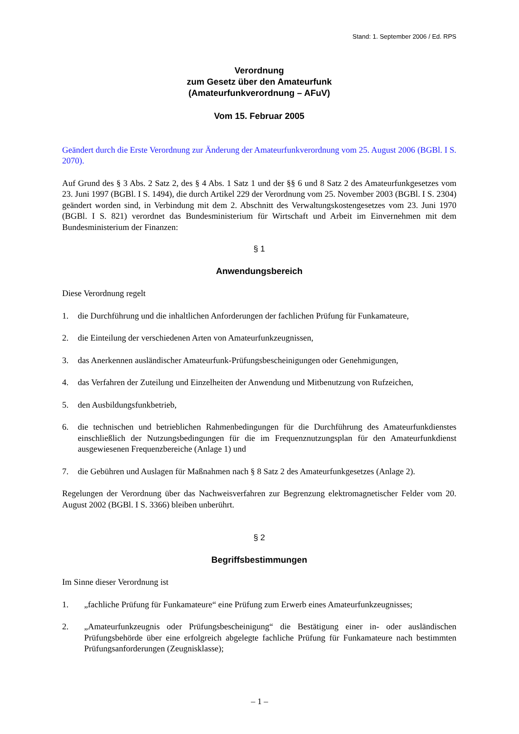Stand: 1. September 2006 / Ed. RPS
Verordnung
zum Gesetz über den Amateurfunk
(Amateurfunkverordnung – AFuV)
Vom 15. Februar 2005
Geändert durch die Erste Verordnung zur Änderung der Amateurfunkverordnung vom 25. August 2006 (BGBl. I S. 2070).
Auf Grund des § 3 Abs. 2 Satz 2, des § 4 Abs. 1 Satz 1 und der §§ 6 und 8 Satz 2 des Amateurfunkgesetzes vom 23. Juni 1997 (BGBl. I S. 1494), die durch Artikel 229 der Verordnung vom 25. November 2003 (BGBl. I S. 2304) geändert worden sind, in Verbindung mit dem 2. Abschnitt des Verwaltungskostengesetzes vom 23. Juni 1970 (BGBl. I S. 821) verordnet das Bundesministerium für Wirtschaft und Arbeit im Einvernehmen mit dem Bundesministerium der Finanzen:
§ 1
Anwendungsbereich
Diese Verordnung regelt
1. die Durchführung und die inhaltlichen Anforderungen der fachlichen Prüfung für Funkamateure,
2. die Einteilung der verschiedenen Arten von Amateurfunkzeugnissen,
3. das Anerkennen ausländischer Amateurfunk-Prüfungsbescheinigungen oder Genehmigungen,
4. das Verfahren der Zuteilung und Einzelheiten der Anwendung und Mitbenutzung von Rufzeichen,
5. den Ausbildungsfunkbetrieb,
6. die technischen und betrieblichen Rahmenbedingungen für die Durchführung des Amateurfunkdienstes einschließlich der Nutzungsbedingungen für die im Frequenznutzungsplan für den Amateurfunkdienst ausgewiesenen Frequenzbereiche (Anlage 1) und
7. die Gebühren und Auslagen für Maßnahmen nach § 8 Satz 2 des Amateurfunkgesetzes (Anlage 2).
Regelungen der Verordnung über das Nachweisverfahren zur Begrenzung elektromagnetischer Felder vom 20. August 2002 (BGBl. I S. 3366) bleiben unberührt.
§ 2
Begriffsbestimmungen
Im Sinne dieser Verordnung ist
1. „fachliche Prüfung für Funkamateure“ eine Prüfung zum Erwerb eines Amateurfunkzeugnisses;
2. „Amateurfunkzeugnis oder Prüfungsbescheinigung“ die Bestätigung einer in- oder ausländischen Prüfungsbehörde über eine erfolgreich abgelegte fachliche Prüfung für Funkamateure nach bestimmten Prüfungsanforderungen (Zeugnisklasse);
– 1 –